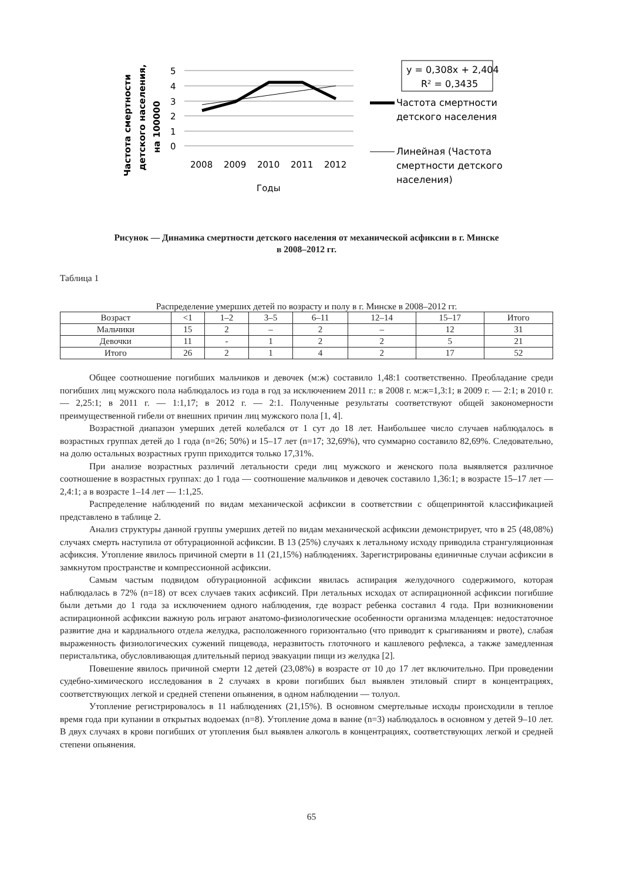Частота смертности детского населения, на 100000
5
4
3
2
1
0
2008
2009
2010
2011
2012
Годы
y = 0,308x + 2,404
R² = 0,3435
Частота смертности
детского населения
Линейная (Частота
смертности детского
населения)
Рисунок — Динамика смертности детского населения от механической асфиксии в г. Минске
в 2008–2012 гг.
Таблица 1
Распределение умерших детей по возрасту и полу в г. Минске в 2008–2012 гг.
| Возраст | <1 | 1–2 | 3–5 | 6–11 | 12–14 | 15–17 | Итого |
| --- | --- | --- | --- | --- | --- | --- | --- |
| Мальчики | 15 | 2 | – | 2 | – | 12 | 31 |
| Девочки | 11 | - | 1 | 2 | 2 | 5 | 21 |
| Итого | 26 | 2 | 1 | 4 | 2 | 17 | 52 |
Общее соотношение погибших мальчиков и девочек (м:ж) составило 1,48:1 соответственно. Преобладание среди погибших лиц мужского пола наблюдалось из года в год за исключением 2011 г.: в 2008 г. м:ж=1,3:1; в 2009 г. — 2:1; в 2010 г. — 2,25:1; в 2011 г. — 1:1,17; в 2012 г. — 2:1. Полученные результаты соответствуют общей закономерности преимущественной гибели от внешних причин лиц мужского пола [1, 4].
Возрастной диапазон умерших детей колебался от 1 сут до 18 лет. Наибольшее число случаев наблюдалось в возрастных группах детей до 1 года (n=26; 50%) и 15–17 лет (n=17; 32,69%), что суммарно составило 82,69%. Следовательно, на долю остальных возрастных групп приходится только 17,31%.
При анализе возрастных различий летальности среди лиц мужского и женского пола выявляется различное соотношение в возрастных группах: до 1 года — соотношение мальчиков и девочек составило 1,36:1; в возрасте 15–17 лет — 2,4:1; а в возрасте 1–14 лет — 1:1,25.
Распределение наблюдений по видам механической асфиксии в соответствии с общепринятой классификацией представлено в таблице 2.
Анализ структуры данной группы умерших детей по видам механической асфиксии демонстрирует, что в 25 (48,08%) случаях смерть наступила от обтурационной асфиксии. В 13 (25%) случаях к летальному исходу приводила странгуляционная асфиксия. Утопление явилось причиной смерти в 11 (21,15%) наблюдениях. Зарегистрированы единичные случаи асфиксии в замкнутом пространстве и компрессионной асфиксии.
Самым частым подвидом обтурационной асфиксии явилась аспирация желудочного содержимого, которая наблюдалась в 72% (n=18) от всех случаев таких асфиксий. При летальных исходах от аспирационной асфиксии погибшие были детьми до 1 года за исключением одного наблюдения, где возраст ребенка составил 4 года. При возникновении аспирационной асфиксии важную роль играют анатомо-физиологические особенности организма младенцев: недостаточное развитие дна и кардиального отдела желудка, расположенного горизонтально (что приводит к срыгиваниям и рвоте), слабая выраженность физиологических сужений пищевода, неразвитость глоточного и кашлевого рефлекса, а также замедленная перистальтика, обусловливающая длительный период эвакуации пищи из желудка [2].
Повешение явилось причиной смерти 12 детей (23,08%) в возрасте от 10 до 17 лет включительно. При проведении судебно-химического исследования в 2 случаях в крови погибших был выявлен этиловый спирт в концентрациях, соответствующих легкой и средней степени опьянения, в одном наблюдении — толуол.
Утопление регистрировалось в 11 наблюдениях (21,15%). В основном смертельные исходы происходили в теплое время года при купании в открытых водоемах (n=8). Утопление дома в ванне (n=3) наблюдалось в основном у детей 9–10 лет. В двух случаях в крови погибших от утопления был выявлен алкоголь в концентрациях, соответствующих легкой и средней степени опьянения.
65